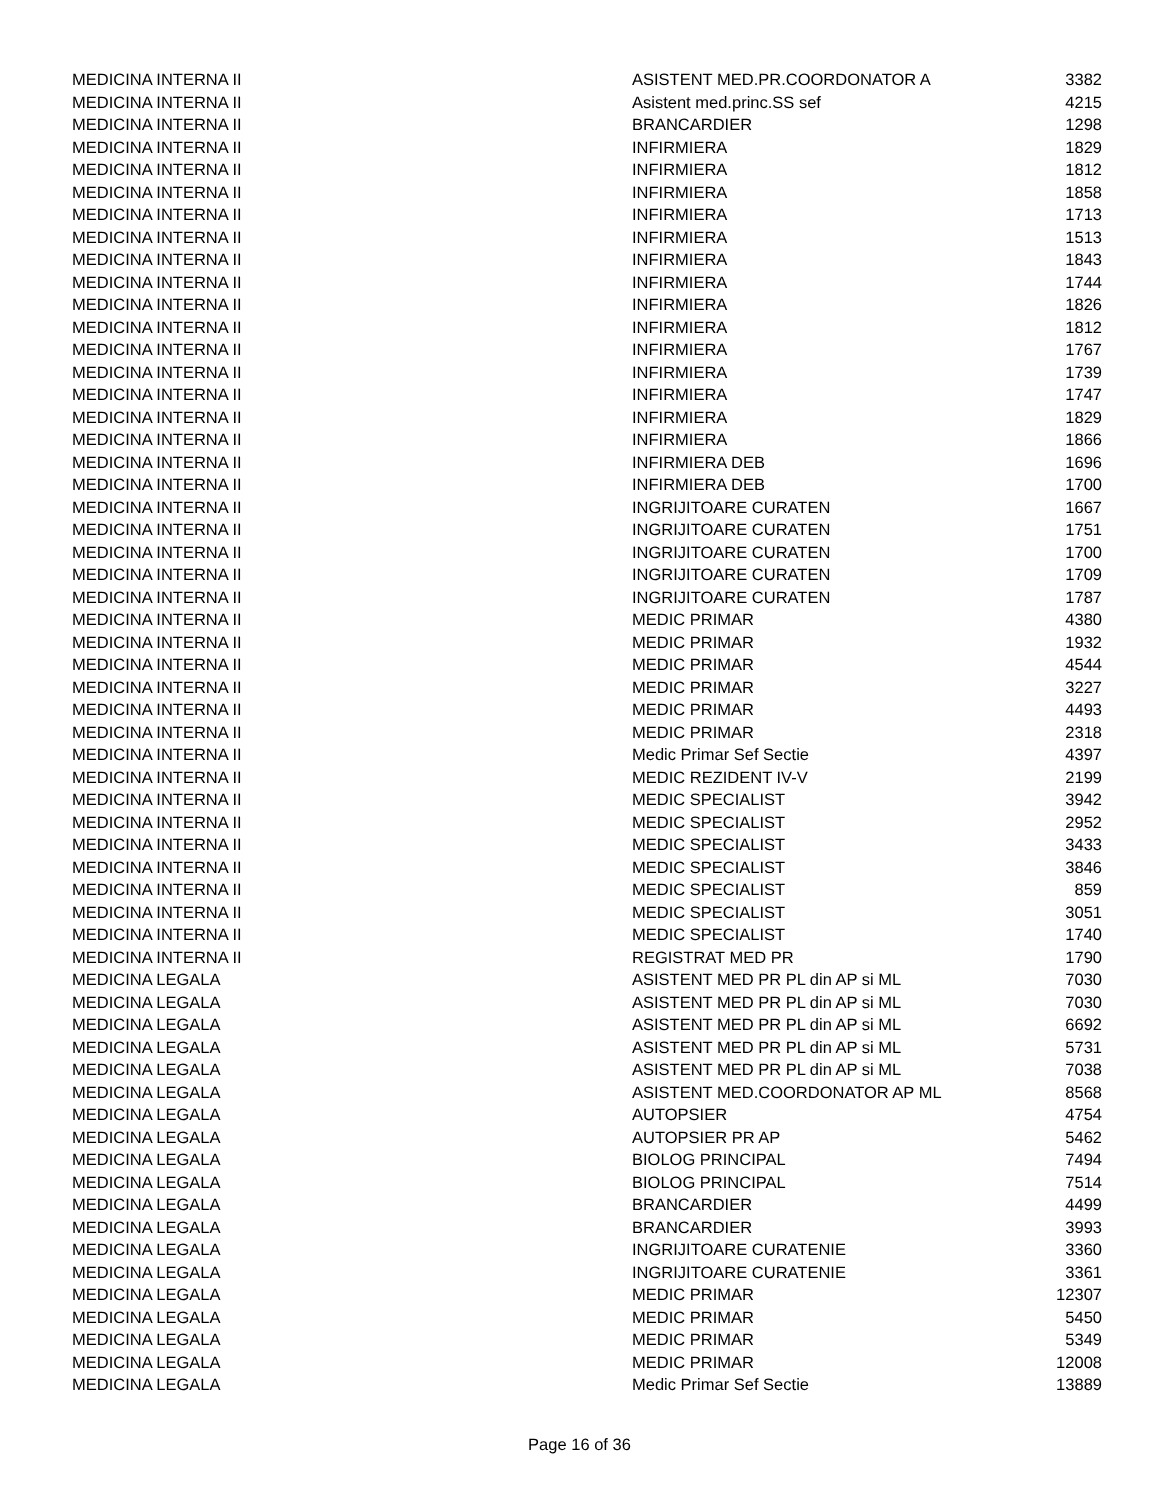| MEDICINA INTERNA II | ASISTENT MED.PR.COORDONATOR A | 3382 |
| MEDICINA INTERNA II | Asistent med.princ.SS sef | 4215 |
| MEDICINA INTERNA II | BRANCARDIER | 1298 |
| MEDICINA INTERNA II | INFIRMIERA | 1829 |
| MEDICINA INTERNA II | INFIRMIERA | 1812 |
| MEDICINA INTERNA II | INFIRMIERA | 1858 |
| MEDICINA INTERNA II | INFIRMIERA | 1713 |
| MEDICINA INTERNA II | INFIRMIERA | 1513 |
| MEDICINA INTERNA II | INFIRMIERA | 1843 |
| MEDICINA INTERNA II | INFIRMIERA | 1744 |
| MEDICINA INTERNA II | INFIRMIERA | 1826 |
| MEDICINA INTERNA II | INFIRMIERA | 1812 |
| MEDICINA INTERNA II | INFIRMIERA | 1767 |
| MEDICINA INTERNA II | INFIRMIERA | 1739 |
| MEDICINA INTERNA II | INFIRMIERA | 1747 |
| MEDICINA INTERNA II | INFIRMIERA | 1829 |
| MEDICINA INTERNA II | INFIRMIERA | 1866 |
| MEDICINA INTERNA II | INFIRMIERA DEB | 1696 |
| MEDICINA INTERNA II | INFIRMIERA DEB | 1700 |
| MEDICINA INTERNA II | INGRIJITOARE CURATEN | 1667 |
| MEDICINA INTERNA II | INGRIJITOARE CURATEN | 1751 |
| MEDICINA INTERNA II | INGRIJITOARE CURATEN | 1700 |
| MEDICINA INTERNA II | INGRIJITOARE CURATEN | 1709 |
| MEDICINA INTERNA II | INGRIJITOARE CURATEN | 1787 |
| MEDICINA INTERNA II | MEDIC PRIMAR | 4380 |
| MEDICINA INTERNA II | MEDIC PRIMAR | 1932 |
| MEDICINA INTERNA II | MEDIC PRIMAR | 4544 |
| MEDICINA INTERNA II | MEDIC PRIMAR | 3227 |
| MEDICINA INTERNA II | MEDIC PRIMAR | 4493 |
| MEDICINA INTERNA II | MEDIC PRIMAR | 2318 |
| MEDICINA INTERNA II | Medic Primar Sef Sectie | 4397 |
| MEDICINA INTERNA II | MEDIC REZIDENT IV-V | 2199 |
| MEDICINA INTERNA II | MEDIC SPECIALIST | 3942 |
| MEDICINA INTERNA II | MEDIC SPECIALIST | 2952 |
| MEDICINA INTERNA II | MEDIC SPECIALIST | 3433 |
| MEDICINA INTERNA II | MEDIC SPECIALIST | 3846 |
| MEDICINA INTERNA II | MEDIC SPECIALIST | 859 |
| MEDICINA INTERNA II | MEDIC SPECIALIST | 3051 |
| MEDICINA INTERNA II | MEDIC SPECIALIST | 1740 |
| MEDICINA INTERNA II | REGISTRAT MED PR | 1790 |
| MEDICINA LEGALA | ASISTENT MED PR PL din AP si ML | 7030 |
| MEDICINA LEGALA | ASISTENT MED PR PL din AP si ML | 7030 |
| MEDICINA LEGALA | ASISTENT MED PR PL din AP si ML | 6692 |
| MEDICINA LEGALA | ASISTENT MED PR PL din AP si ML | 5731 |
| MEDICINA LEGALA | ASISTENT MED PR PL din AP si ML | 7038 |
| MEDICINA LEGALA | ASISTENT MED.COORDONATOR AP ML | 8568 |
| MEDICINA LEGALA | AUTOPSIER | 4754 |
| MEDICINA LEGALA | AUTOPSIER PR AP | 5462 |
| MEDICINA LEGALA | BIOLOG PRINCIPAL | 7494 |
| MEDICINA LEGALA | BIOLOG PRINCIPAL | 7514 |
| MEDICINA LEGALA | BRANCARDIER | 4499 |
| MEDICINA LEGALA | BRANCARDIER | 3993 |
| MEDICINA LEGALA | INGRIJITOARE CURATENIE | 3360 |
| MEDICINA LEGALA | INGRIJITOARE CURATENIE | 3361 |
| MEDICINA LEGALA | MEDIC PRIMAR | 12307 |
| MEDICINA LEGALA | MEDIC PRIMAR | 5450 |
| MEDICINA LEGALA | MEDIC PRIMAR | 5349 |
| MEDICINA LEGALA | MEDIC PRIMAR | 12008 |
| MEDICINA LEGALA | Medic Primar Sef Sectie | 13889 |
Page 16 of 36